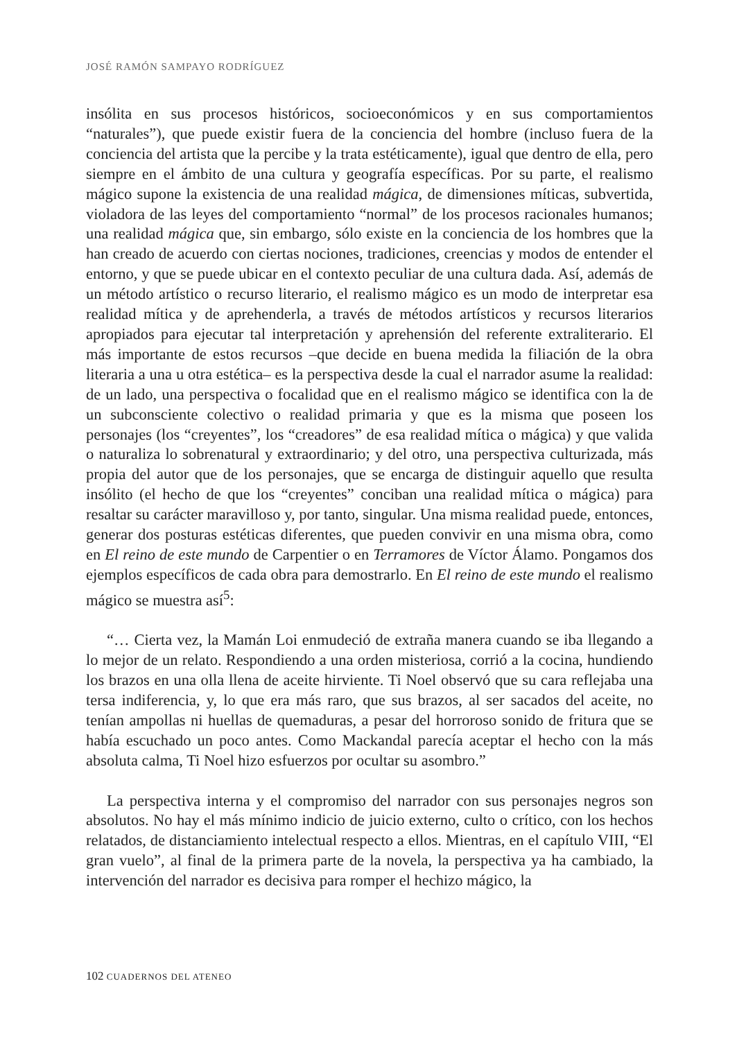JOSÉ RAMÓN SAMPAYO RODRÍGUEZ
insólita en sus procesos históricos, socioeconómicos y en sus comportamientos “naturales”), que puede existir fuera de la conciencia del hombre (incluso fuera de la conciencia del artista que la percibe y la trata estéticamente), igual que dentro de ella, pero siempre en el ámbito de una cultura y geografía específicas. Por su parte, el realismo mágico supone la existencia de una realidad mágica, de dimensiones míticas, subvertida, violadora de las leyes del comportamiento “normal” de los procesos racionales humanos; una realidad mágica que, sin embargo, sólo existe en la conciencia de los hombres que la han creado de acuerdo con ciertas nociones, tradiciones, creencias y modos de entender el entorno, y que se puede ubicar en el contexto peculiar de una cultura dada. Así, además de un método artístico o recurso literario, el realismo mágico es un modo de interpretar esa realidad mítica y de aprehenderla, a través de métodos artísticos y recursos literarios apropiados para ejecutar tal interpretación y aprehensión del referente extraliterario. El más importante de estos recursos –que decide en buena medida la filiación de la obra literaria a una u otra estética– es la perspectiva desde la cual el narrador asume la realidad: de un lado, una perspectiva o focalidad que en el realismo mágico se identifica con la de un subconsciente colectivo o realidad primaria y que es la misma que poseen los personajes (los “creyentes”, los “creadores” de esa realidad mítica o mágica) y que valida o naturaliza lo sobrenatural y extraordinario; y del otro, una perspectiva culturizada, más propia del autor que de los personajes, que se encarga de distinguir aquello que resulta insólito (el hecho de que los “creyentes” conciban una realidad mítica o mágica) para resaltar su carácter maravilloso y, por tanto, singular. Una misma realidad puede, entonces, generar dos posturas estéticas diferentes, que pueden convivir en una misma obra, como en El reino de este mundo de Carpentier o en Terramores de Víctor Álamo. Pongamos dos ejemplos específicos de cada obra para demostrarlo. En El reino de este mundo el realismo mágico se muestra así<sup>5</sup>:
“… Cierta vez, la Mamán Loi enmudeció de extraña manera cuando se iba llegando a lo mejor de un relato. Respondiendo a una orden misteriosa, corrió a la cocina, hundiendo los brazos en una olla llena de aceite hirviente. Ti Noel observó que su cara reflejaba una tersa indiferencia, y, lo que era más raro, que sus brazos, al ser sacados del aceite, no tenían ampollas ni huellas de quemaduras, a pesar del horroroso sonido de fritura que se había escuchado un poco antes. Como Mackandal parecía aceptar el hecho con la más absoluta calma, Ti Noel hizo esfuerzos por ocultar su asombro.”
La perspectiva interna y el compromiso del narrador con sus personajes negros son absolutos. No hay el más mínimo indicio de juicio externo, culto o crítico, con los hechos relatados, de distanciamiento intelectual respecto a ellos. Mientras, en el capítulo VIII, “El gran vuelo”, al final de la primera parte de la novela, la perspectiva ya ha cambiado, la intervención del narrador es decisiva para romper el hechizo mágico, la
102 CUADERNOS DEL ATENEO